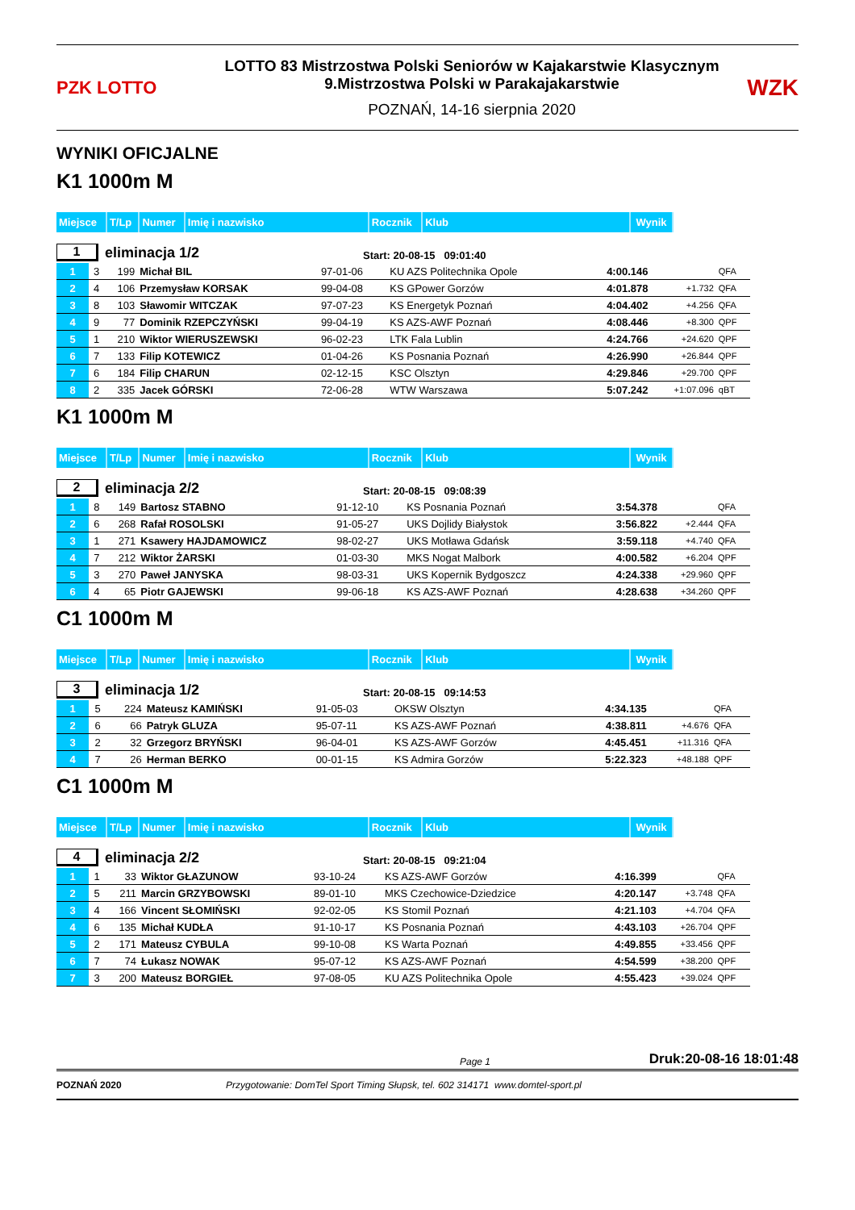PZK LOTTO
LOTTO 83 Mistrzostwa Polski Seniorów w Kajakarstwie Klasycznym
9.Mistrzostwa Polski w Parakajakarstwie
POZNAŃ, 14-16 sierpnia 2020
WZK
WYNIKI OFICJALNE
K1 1000m M
| Miejsce | T/Lp | Numer | Imię i nazwisko | Rocznik | Klub | Wynik |
1
eliminacja 1/2
Start: 20-08-15 09:01:40
| 1 | 3 | 199 | Michał BIL | 97-01-06 | KU AZS Politechnika Opole | 4:00.146 | | QFA |
| 2 | 4 | 106 | Przemysław KORSAK | 99-04-08 | KS GPower Gorzów | 4:01.878 | +1.732 | QFA |
| 3 | 8 | 103 | Sławomir WITCZAK | 97-07-23 | KS Energetyk Poznań | 4:04.402 | +4.256 | QFA |
| 4 | 9 | 77 | Dominik RZEPCZYŃSKI | 99-04-19 | KS AZS-AWF Poznań | 4:08.446 | +8.300 | QPF |
| 5 | 1 | 210 | Wiktor WIERUSZEWSKI | 96-02-23 | LTK Fala Lublin | 4:24.766 | +24.620 | QPF |
| 6 | 7 | 133 | Filip KOTEWICZ | 01-04-26 | KS Posnania Poznań | 4:26.990 | +26.844 | QPF |
| 7 | 6 | 184 | Filip CHARUN | 02-12-15 | KSC Olsztyn | 4:29.846 | +29.700 | QPF |
| 8 | 2 | 335 | Jacek GÓRSKI | 72-06-28 | WTW Warszawa | 5:07.242 | +1:07.096 | qBT |
K1 1000m M
| Miejsce | T/Lp | Numer | Imię i nazwisko | Rocznik | Klub | Wynik |
2
eliminacja 2/2
Start: 20-08-15 09:08:39
| 1 | 8 | 149 | Bartosz STABNO | 91-12-10 | KS Posnania Poznań | 3:54.378 | | QFA |
| 2 | 6 | 268 | Rafał ROSOLSKI | 91-05-27 | UKS Dojlidy Białystok | 3:56.822 | +2.444 | QFA |
| 3 | 1 | 271 | Ksawery HAJDAMOWICZ | 98-02-27 | UKS Motława Gdańsk | 3:59.118 | +4.740 | QFA |
| 4 | 7 | 212 | Wiktor ŻARSKI | 01-03-30 | MKS Nogat Malbork | 4:00.582 | +6.204 | QPF |
| 5 | 3 | 270 | Paweł JANYSKA | 98-03-31 | UKS Kopernik Bydgoszcz | 4:24.338 | +29.960 | QPF |
| 6 | 4 | 65 | Piotr GAJEWSKI | 99-06-18 | KS AZS-AWF Poznań | 4:28.638 | +34.260 | QPF |
C1 1000m M
| Miejsce | T/Lp | Numer | Imię i nazwisko | Rocznik | Klub | Wynik |
3
eliminacja 1/2
Start: 20-08-15 09:14:53
| 1 | 5 | 224 | Mateusz KAMIŃSKI | 91-05-03 | OKSW Olsztyn | 4:34.135 | | QFA |
| 2 | 6 | 66 | Patryk GLUZA | 95-07-11 | KS AZS-AWF Poznań | 4:38.811 | +4.676 | QFA |
| 3 | 2 | 32 | Grzegorz BRYŃSKI | 96-04-01 | KS AZS-AWF Gorzów | 4:45.451 | +11.316 | QFA |
| 4 | 7 | 26 | Herman BERKO | 00-01-15 | KS Admira Gorzów | 5:22.323 | +48.188 | QPF |
C1 1000m M
| Miejsce | T/Lp | Numer | Imię i nazwisko | Rocznik | Klub | Wynik |
4
eliminacja 2/2
Start: 20-08-15 09:21:04
| 1 | 1 | 33 | Wiktor GŁAZUNOW | 93-10-24 | KS AZS-AWF Gorzów | 4:16.399 | | QFA |
| 2 | 5 | 211 | Marcin GRZYBOWSKI | 89-01-10 | MKS Czechowice-Dziedzice | 4:20.147 | +3.748 | QFA |
| 3 | 4 | 166 | Vincent SŁOMIŃSKI | 92-02-05 | KS Stomil Poznań | 4:21.103 | +4.704 | QFA |
| 4 | 6 | 135 | Michał KUDŁA | 91-10-17 | KS Posnania Poznań | 4:43.103 | +26.704 | QPF |
| 5 | 2 | 171 | Mateusz CYBULA | 99-10-08 | KS Warta Poznań | 4:49.855 | +33.456 | QPF |
| 6 | 7 | 74 | Łukasz NOWAK | 95-07-12 | KS AZS-AWF Poznań | 4:54.599 | +38.200 | QPF |
| 7 | 3 | 200 | Mateusz BORGIEŁ | 97-08-05 | KU AZS Politechnika Opole | 4:55.423 | +39.024 | QPF |
Page 1 Druk:20-08-16 18:01:48
POZNAŃ 2020 Przygotowanie: DomTel Sport Timing Słupsk, tel. 602 314171 www.domtel-sport.pl